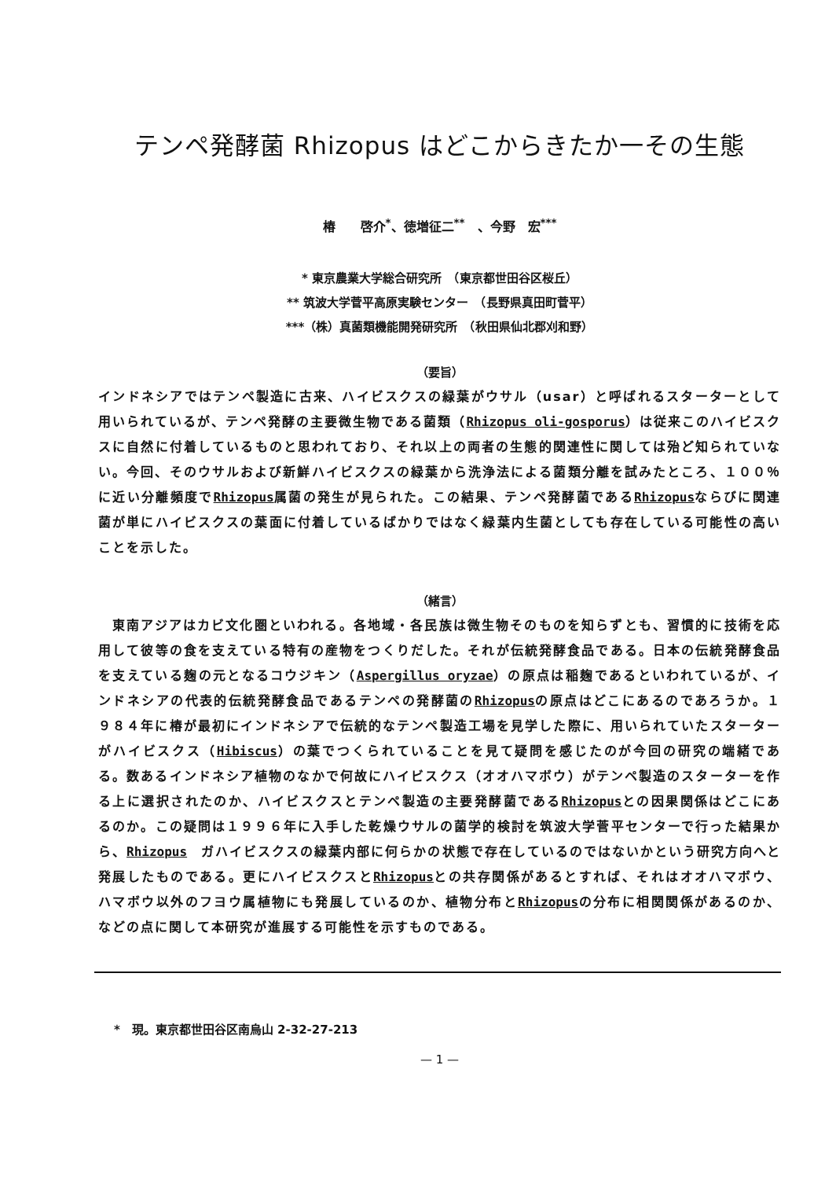テンペ発酵菌 Rhizopus はどこからきたか一その生態
椿　　啓介<sup>*</sup>、徳増征二<sup>**</sup>　、今野　宏<sup>***</sup>
* 東京農業大学総合研究所　（東京都世田谷区桜丘）
** 筑波大学菅平高原実験センター　（長野県真田町菅平）
***（株）真菌類機能開発研究所　（秋田県仙北郡刈和野）
（要旨）
インドネシアではテンペ製造に古来、ハイビスクスの緑葉がウサル（usar）と呼ばれるスターターとして用いられているが、テンペ発酵の主要微生物である菌類（Rhizopus oli-gosporus）は従来このハイビスクスに自然に付着しているものと思われており、それ以上の両者の生態的関連性に関しては殆ど知られていない。今回、そのウサルおよび新鮮ハイビスクスの緑葉から洗浄法による菌類分離を試みたところ、１００％に近い分離頻度でRhizopus属菌の発生が見られた。この結果、テンペ発酵菌であるRhizopusならびに関連菌が単にハイビスクスの葉面に付着しているばかりではなく緑葉内生菌としても存在している可能性の高いことを示した。
（緒言）
　東南アジアはカビ文化圏といわれる。各地域・各民族は微生物そのものを知らずとも、習慣的に技術を応用して彼等の食を支えている特有の産物をつくりだした。それが伝統発酵食品である。日本の伝統発酵食品を支えている麹の元となるコウジキン（Aspergillus oryzae）の原点は稲麹であるといわれているが、インドネシアの代表的伝統発酵食品であるテンペの発酵菌のRhizopusの原点はどこにあるのであろうか。１９８４年に椿が最初にインドネシアで伝統的なテンペ製造工場を見学した際に、用いられていたスターターがハイビスクス（Hibiscus）の葉でつくられていることを見て疑問を感じたのが今回の研究の端緒である。数あるインドネシア植物のなかで何故にハイビスクス（オオハマボウ）がテンペ製造のスターターを作る上に選択されたのか、ハイビスクスとテンペ製造の主要発酵菌であるRhizopusとの因果関係はどこにあるのか。この疑問は１９９６年に入手した乾燥ウサルの菌学的検討を筑波大学菅平センターで行った結果から、Rhizopus　ガハイビスクスの緑葉内部に何らかの状態で存在しているのではないかという研究方向へと発展したものである。更にハイビスクスとRhizopusとの共存関係があるとすれば、それはオオハマボウ、ハマボウ以外のフヨウ属植物にも発展しているのか、植物分布とRhizopusの分布に相関関係があるのか、などの点に関して本研究が進展する可能性を示すものである。
*　現。東京都世田谷区南烏山 2-32-27-213
— 1 —